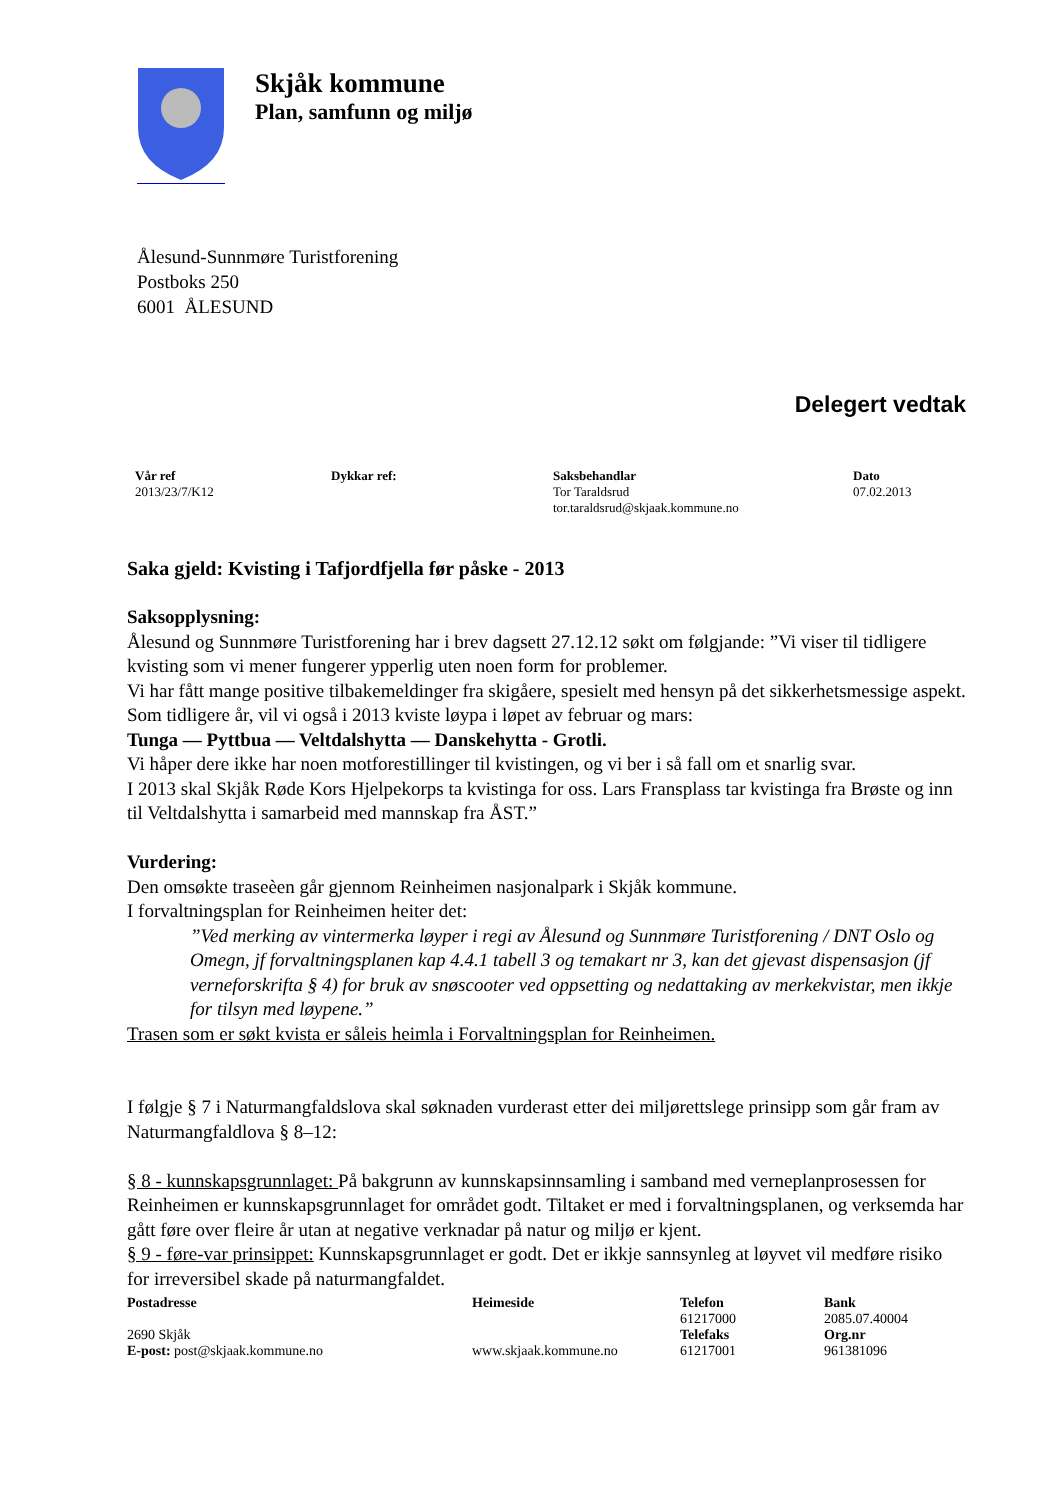Skjåk kommune
Plan, samfunn og miljø
Ålesund-Sunnmøre Turistforening
Postboks 250
6001 ÅLESUND
Delegert vedtak
| Vår ref | Dykkar ref: | Saksbehandlar | Dato |
| --- | --- | --- | --- |
| 2013/23/7/K12 | | Tor Taraldsrud tor.taraldsrud@skjaak.kommune.no | 07.02.2013 |
Saka gjeld: Kvisting i Tafjordfjella før påske - 2013
Saksopplysning:
Ålesund og Sunnmøre Turistforening har i brev dagsett 27.12.12 søkt om følgjande: ”Vi viser til tidligere kvisting som vi mener fungerer ypperlig uten noen form for problemer.
Vi har fått mange positive tilbakemeldinger fra skigåere, spesielt med hensyn på det sikkerhetsmessige aspekt.
Som tidligere år, vil vi også i 2013 kviste løypa i løpet av februar og mars:
Tunga — Pyttbua — Veltdalshytta — Danskehytta - Grotli.
Vi håper dere ikke har noen motforestillinger til kvistingen, og vi ber i så fall om et snarlig svar.
I 2013 skal Skjåk Røde Kors Hjelpekorps ta kvistinga for oss. Lars Fransplass tar kvistinga fra Brøste og inn til Veltdalshytta i samarbeid med mannskap fra ÅST.”
Vurdering:
Den omsøkte traseèen går gjennom Reinheimen nasjonalpark i Skjåk kommune.
I forvaltningsplan for Reinheimen heiter det:
”Ved merking av vintermerka løyper i regi av Ålesund og Sunnmøre Turistforening / DNT Oslo og Omegn, jf forvaltningsplanen kap 4.4.1 tabell 3 og temakart nr 3, kan det gjevast dispensasjon (jf verneforskrifta § 4) for bruk av snøscooter ved oppsetting og nedattaking av merkekvistar, men ikkje for tilsyn med løypene.”
Trasen som er søkt kvista er såleis heimla i Forvaltningsplan for Reinheimen.
I følgje § 7 i Naturmangfaldslova skal søknaden vurderast etter dei miljørettslege prinsipp som går fram av Naturmangfaldlova § 8–12:
§ 8 - kunnskapsgrunnlaget: På bakgrunn av kunnskapsinnsamling i samband med verneplanprosessen for Reinheimen er kunnskapsgrunnlaget for området godt. Tiltaket er med i forvaltningsplanen, og verksemda har gått føre over fleire år utan at negative verknadar på natur og miljø er kjent.
§ 9 - føre-var prinsippet: Kunnskapsgrunnlaget er godt. Det er ikkje sannsynleg at løyvet vil medføre risiko for irreversibel skade på naturmangfaldet.
| Postadresse | Heimeside | Telefon | Bank |
| --- | --- | --- | --- |
| | | 61217000 | 2085.07.40004 |
| 2690 Skjåk | | Telefaks | Org.nr |
| E-post: post@skjaak.kommune.no | www.skjaak.kommune.no | 61217001 | 961381096 |